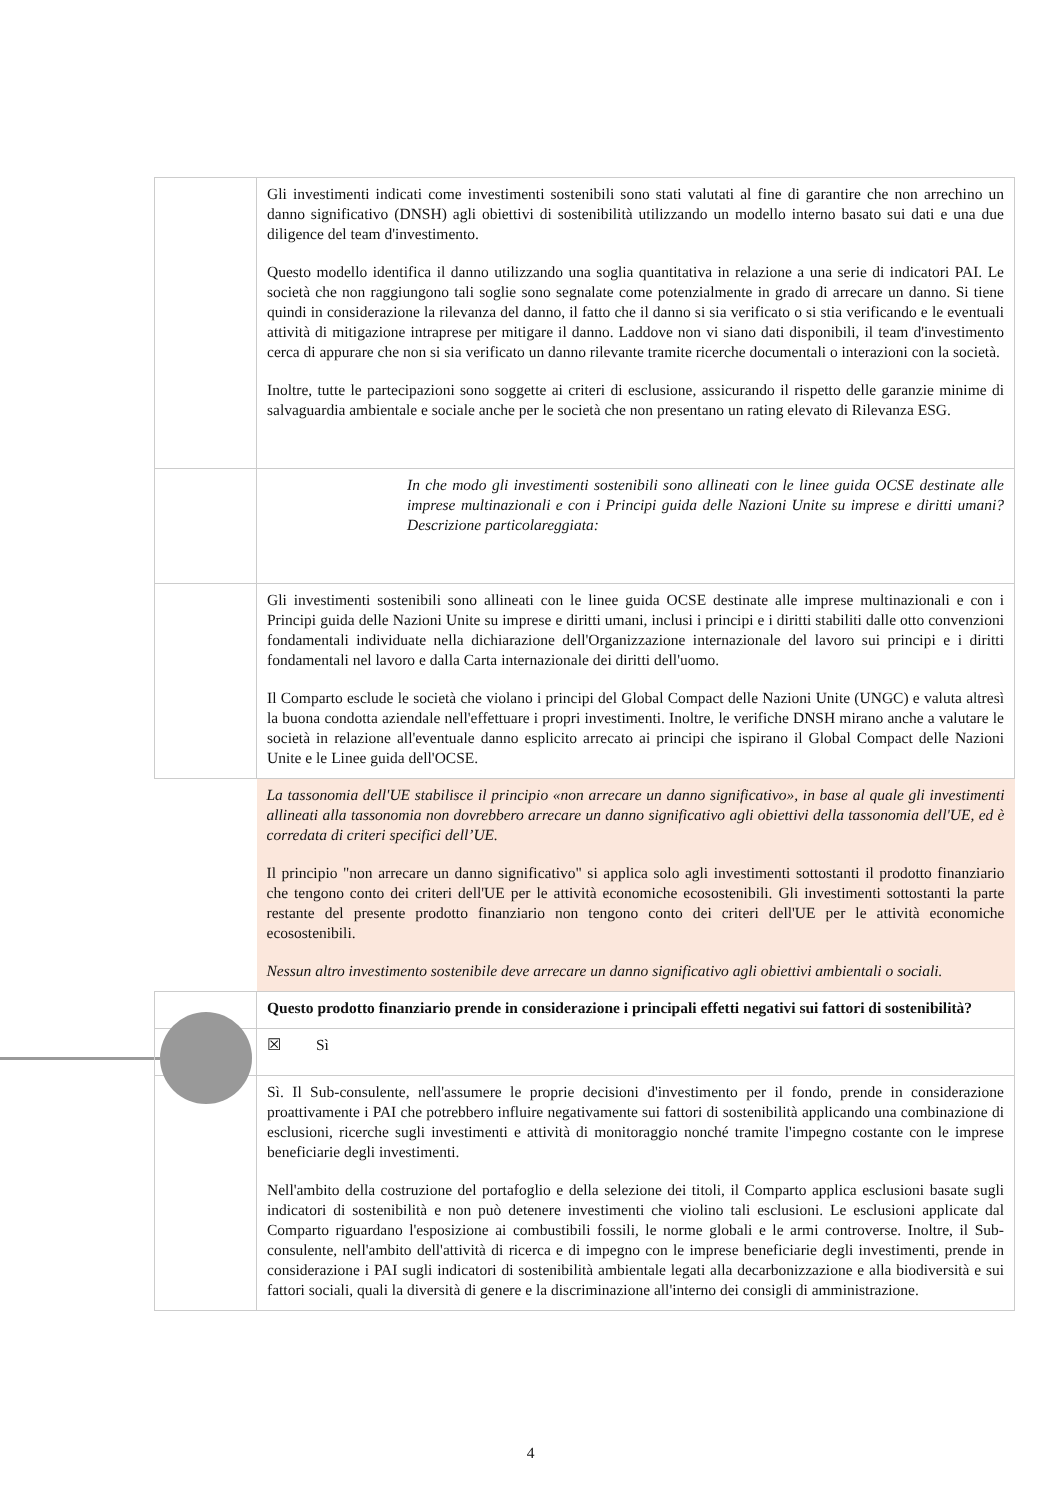| | Gli investimenti indicati come investimenti sostenibili sono stati valutati al fine di garantire che non arrechino un danno significativo (DNSH) agli obiettivi di sostenibilità utilizzando un modello interno basato sui dati e una due diligence del team d'investimento. Questo modello identifica il danno utilizzando una soglia quantitativa in relazione a una serie di indicatori PAI. Le società che non raggiungono tali soglie sono segnalate come potenzialmente in grado di arrecare un danno. Si tiene quindi in considerazione la rilevanza del danno, il fatto che il danno si sia verificato o si stia verificando e le eventuali attività di mitigazione intraprese per mitigare il danno. Laddove non vi siano dati disponibili, il team d'investimento cerca di appurare che non si sia verificato un danno rilevante tramite ricerche documentali o interazioni con la società. Inoltre, tutte le partecipazioni sono soggette ai criteri di esclusione, assicurando il rispetto delle garanzie minime di salvaguardia ambientale e sociale anche per le società che non presentano un rating elevato di Rilevanza ESG. |
| | In che modo gli investimenti sostenibili sono allineati con le linee guida OCSE destinate alle imprese multinazionali e con i Principi guida delle Nazioni Unite su imprese e diritti umani? Descrizione particolareggiata: |
| | Gli investimenti sostenibili sono allineati con le linee guida OCSE destinate alle imprese multinazionali e con i Principi guida delle Nazioni Unite su imprese e diritti umani, inclusi i principi e i diritti stabiliti dalle otto convenzioni fondamentali individuate nella dichiarazione dell'Organizzazione internazionale del lavoro sui principi e i diritti fondamentali nel lavoro e dalla Carta internazionale dei diritti dell'uomo. Il Comparto esclude le società che violano i principi del Global Compact delle Nazioni Unite (UNGC) e valuta altresì la buona condotta aziendale nell'effettuare i propri investimenti. Inoltre, le verifiche DNSH mirano anche a valutare le società in relazione all'eventuale danno esplicito arrecato ai principi che ispirano il Global Compact delle Nazioni Unite e le Linee guida dell'OCSE. |
| | La tassonomia dell'UE stabilisce il principio «non arrecare un danno significativo», in base al quale gli investimenti allineati alla tassonomia non dovrebbero arrecare un danno significativo agli obiettivi della tassonomia dell'UE, ed è corredata di criteri specifici dell’UE. Il principio "non arrecare un danno significativo" si applica solo agli investimenti sottostanti il prodotto finanziario che tengono conto dei criteri dell'UE per le attività economiche ecosostenibili. Gli investimenti sottostanti la parte restante del presente prodotto finanziario non tengono conto dei criteri dell'UE per le attività economiche ecosostenibili. Nessun altro investimento sostenibile deve arrecare un danno significativo agli obiettivi ambientali o sociali. |
| | Questo prodotto finanziario prende in considerazione i principali effetti negativi sui fattori di sostenibilità? |
| | ☒ Sì |
| | Sì. Il Sub-consulente, nell'assumere le proprie decisioni d'investimento per il fondo, prende in considerazione proattivamente i PAI che potrebbero influire negativamente sui fattori di sostenibilità applicando una combinazione di esclusioni, ricerche sugli investimenti e attività di monitoraggio nonché tramite l'impegno costante con le imprese beneficiarie degli investimenti. Nell'ambito della costruzione del portafoglio e della selezione dei titoli, il Comparto applica esclusioni basate sugli indicatori di sostenibilità e non può detenere investimenti che violino tali esclusioni. Le esclusioni applicate dal Comparto riguardano l'esposizione ai combustibili fossili, le norme globali e le armi controverse. Inoltre, il Sub-consulente, nell'ambito dell'attività di ricerca e di impegno con le imprese beneficiarie degli investimenti, prende in considerazione i PAI sugli indicatori di sostenibilità ambientale legati alla decarbonizzazione e alla biodiversità e sui fattori sociali, quali la diversità di genere e la discriminazione all'interno dei consigli di amministrazione. |
4